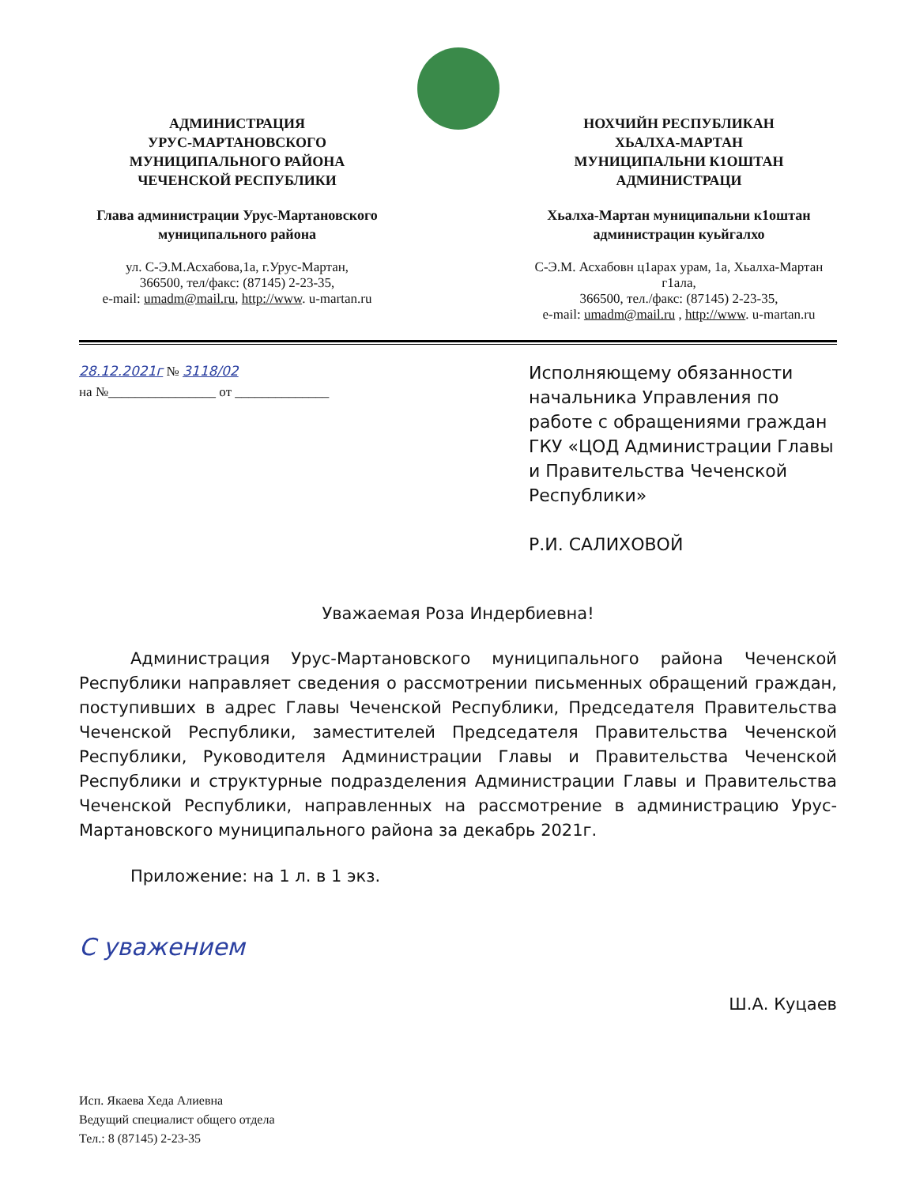АДМИНИСТРАЦИЯ
УРУС-МАРТАНОВСКОГО
МУНИЦИПАЛЬНОГО РАЙОНА
ЧЕЧЕНСКОЙ РЕСПУБЛИКИ
Глава администрации Урус-Мартановского
муниципального района
ул. С-Э.М.Асхабова,1а, г.Урус-Мартан,
366500, тел/факс: (87145) 2-23-35,
e-mail: umadm@mail.ru, http://www. u-martan.ru
НОХЧИЙН РЕСПУБЛИКАН
ХЬАЛХА-МАРТАН
МУНИЦИПАЛЬНИ К1ОШТАН
АДМИНИСТРАЦИ
Хьалха-Мартан муниципальни к1оштан
администрацин куьйгалхо
С-Э.М. Асхабовн ц1арах урам, 1а, Хьалха-Мартан г1ала,
366500, тел./факс: (87145) 2-23-35,
e-mail: umadm@mail.ru , http://www. u-martan.ru
28.12.2021г № 3118/02
на №________________ от ______________
Исполняющему обязанности начальника Управления по работе с обращениями граждан ГКУ «ЦОД Администрации Главы и Правительства Чеченской Республики»
Р.И. САЛИХОВОЙ
Уважаемая Роза Индербиевна!
Администрация Урус-Мартановского муниципального района Чеченской Республики направляет сведения о рассмотрении письменных обращений граждан, поступивших в адрес Главы Чеченской Республики, Председателя Правительства Чеченской Республики, заместителей Председателя Правительства Чеченской Республики, Руководителя Администрации Главы и Правительства Чеченской Республики и структурные подразделения Администрации Главы и Правительства Чеченской Республики, направленных на рассмотрение в администрацию Урус-Мартановского муниципального района за декабрь 2021г.
Приложение: на 1 л. в 1 экз.
С уважением
Ш.А. Куцаев
Исп. Якаева Хеда Алиевна
Ведущий специалист общего отдела
Тел.: 8 (87145) 2-23-35